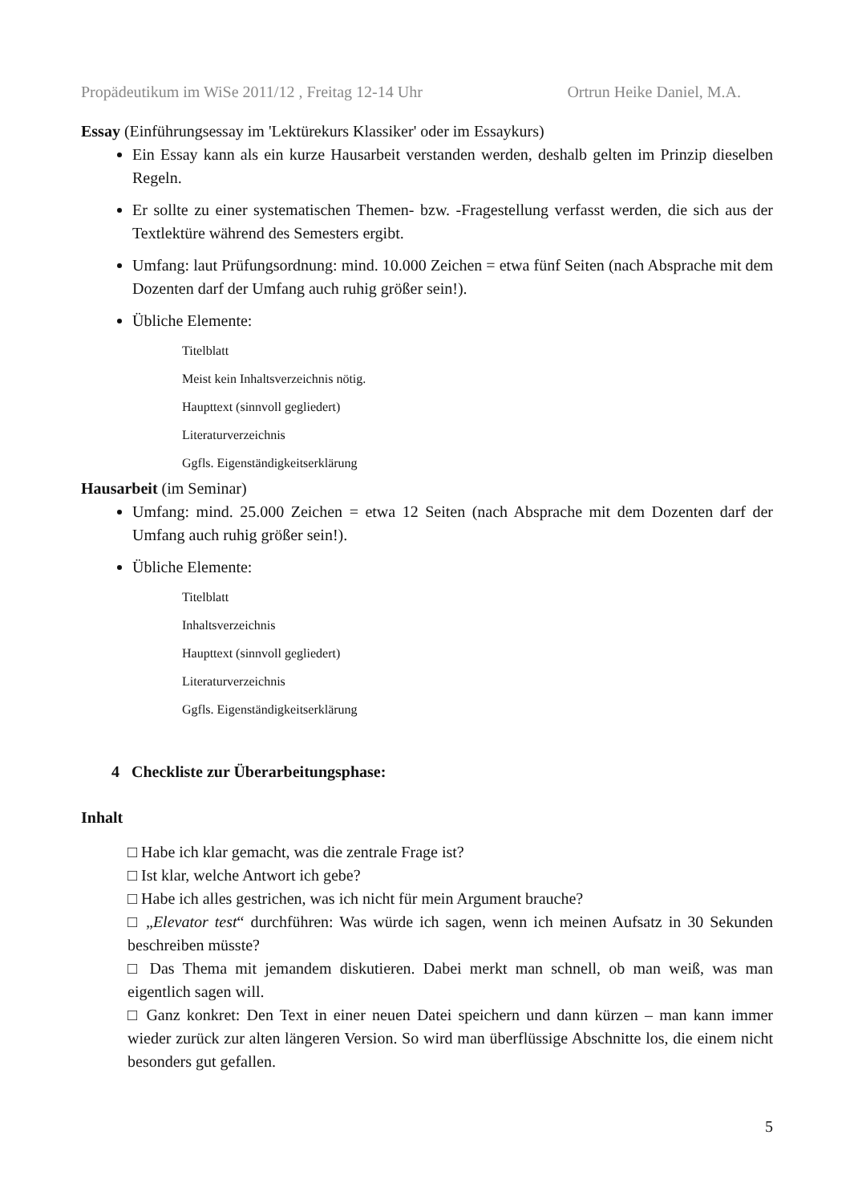Propädeutikum im WiSe 2011/12 , Freitag 12-14 Uhr Ortrun Heike Daniel, M.A.
Essay (Einführungsessay im 'Lektürekurs Klassiker' oder im Essaykurs)
Ein Essay kann als ein kurze Hausarbeit verstanden werden, deshalb gelten im Prinzip dieselben Regeln.
Er sollte zu einer systematischen Themen- bzw. -Fragestellung verfasst werden, die sich aus der Textlektüre während des Semesters ergibt.
Umfang: laut Prüfungsordnung: mind. 10.000 Zeichen = etwa fünf Seiten (nach Absprache mit dem Dozenten darf der Umfang auch ruhig größer sein!).
Übliche Elemente:
Titelblatt
Meist kein Inhaltsverzeichnis nötig.
Haupttext (sinnvoll gegliedert)
Literaturverzeichnis
Ggfls. Eigenständigkeitserklärung
Hausarbeit (im Seminar)
Umfang: mind. 25.000 Zeichen = etwa 12 Seiten (nach Absprache mit dem Dozenten darf der Umfang auch ruhig größer sein!).
Übliche Elemente:
Titelblatt
Inhaltsverzeichnis
Haupttext (sinnvoll gegliedert)
Literaturverzeichnis
Ggfls. Eigenständigkeitserklärung
4 Checkliste zur Überarbeitungsphase:
Inhalt
□ Habe ich klar gemacht, was die zentrale Frage ist?
□ Ist klar, welche Antwort ich gebe?
□ Habe ich alles gestrichen, was ich nicht für mein Argument brauche?
□ „Elevator test“ durchführen: Was würde ich sagen, wenn ich meinen Aufsatz in 30 Sekunden beschreiben müsste?
□ Das Thema mit jemandem diskutieren. Dabei merkt man schnell, ob man weiß, was man eigentlich sagen will.
□ Ganz konkret: Den Text in einer neuen Datei speichern und dann kürzen – man kann immer wieder zurück zur alten längeren Version. So wird man überflüssige Abschnitte los, die einem nicht besonders gut gefallen.
5